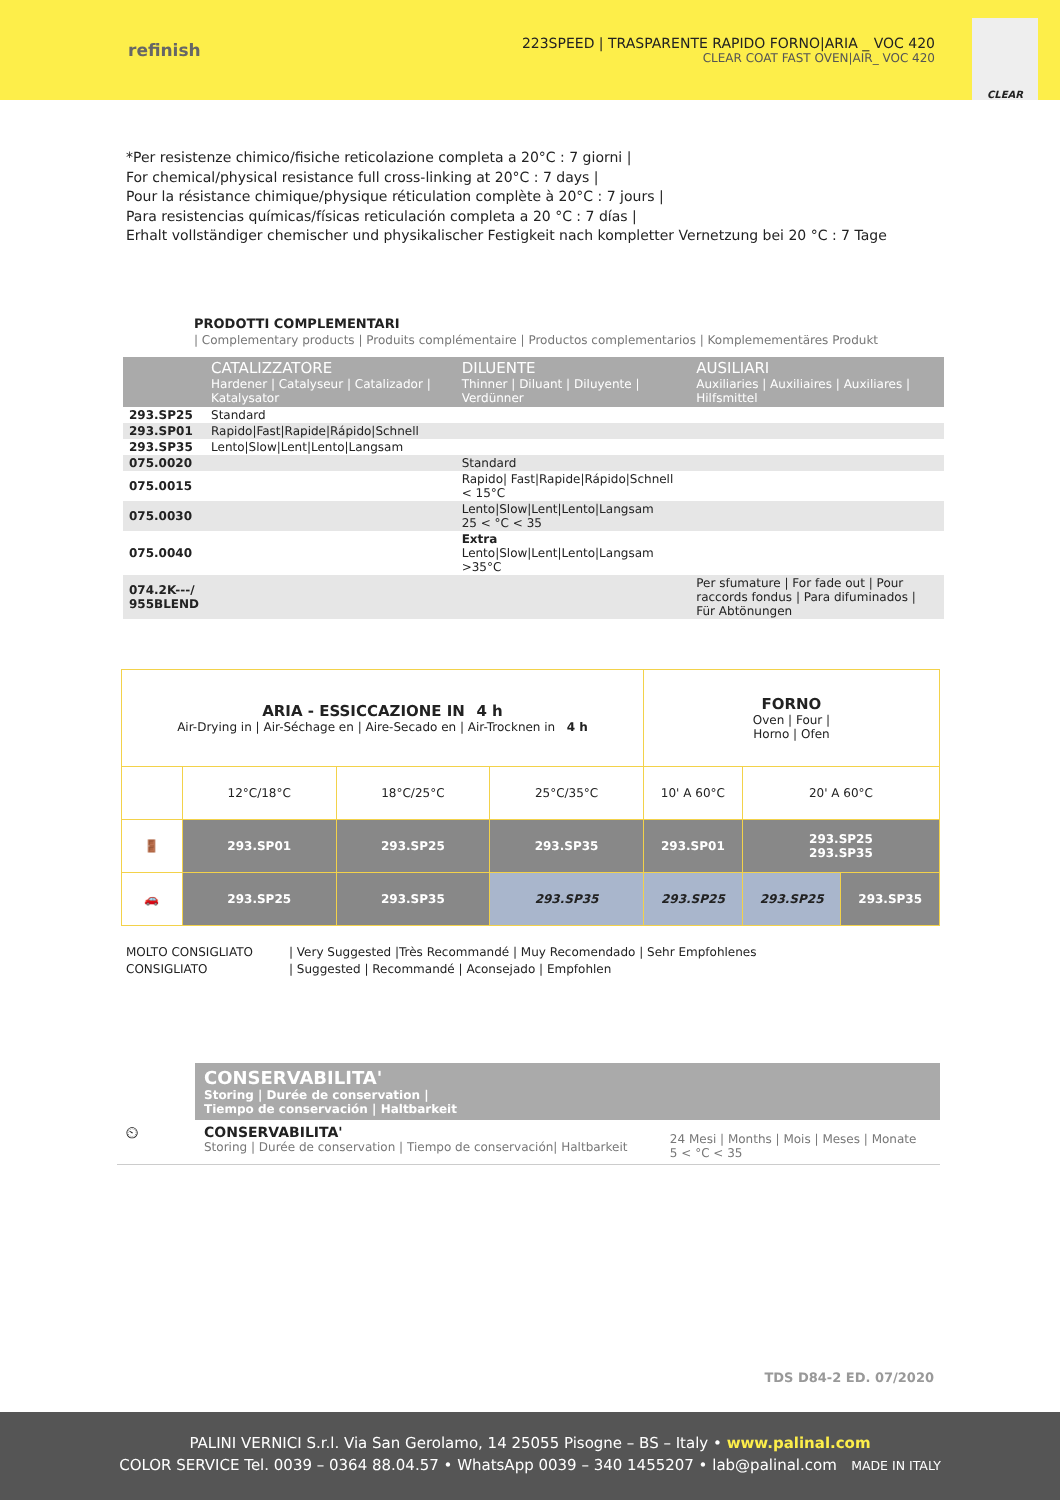refinish
223SPEED | TRASPARENTE RAPIDO FORNO|ARIA _ VOC 420
CLEAR COAT FAST OVEN|AIR_ VOC 420
CLEAR
*Per resistenze chimico/fisiche reticolazione completa a 20°C : 7 giorni |
For chemical/physical resistance full cross-linking at 20°C : 7 days |
Pour la résistance chimique/physique réticulation complète à 20°C : 7 jours |
Para resistencias químicas/físicas reticulación completa a 20 °C : 7 días |
Erhalt vollständiger chemischer und physikalischer Festigkeit nach kompletter Vernetzung bei 20 °C : 7 Tage
PRODOTTI COMPLEMENTARI
| Complementary products | Produits complémentaire | Productos complementarios | Komplemementäres Produkt
| | CATALIZZATORE Hardener / Catalyseur / Catalizador / Katalysator | DILUENTE Thinner / Diluant / Diluyente / Verdünner | AUSILIARI Auxiliaries / Auxiliaires / Auxiliares / Hilfsmittel |
| --- | --- | --- | --- |
| 293.SP25 | Standard | | |
| 293.SP01 | Rapido/Fast/Rapide/Rápido/Schnell | | |
| 293.SP35 | Lento/Slow/Lent/Lento/Langsam | | |
| 075.0020 | | Standard | |
| 075.0015 | | Rapido/ Fast/Rapide/Rápido/Schnell < 15°C | |
| 075.0030 | | Lento/Slow/Lent/Lento/Langsam 25 < °C < 35 | |
| 075.0040 | | Extra Lento/Slow/Lent/Lento/Langsam >35°C | |
| 074.2K---/ 955BLEND | | | Per sfumature / For fade out / Pour raccords fondus / Para difuminados / Für Abtönungen |
| ARIA - ESSICCAZIONE IN 4 h Air-Drying in / Air-Séchage en / Aire-Secado en / Air-Trocknen in 4 h | | | | FORNO Oven / Four / Horno / Ofen | | |
| | 12°C/18°C | 18°C/25°C | 25°C/35°C | 10' A 60°C | 20' A 60°C | |
| 🚪 | 293.SP01 | 293.SP25 | 293.SP35 | 293.SP01 | 293.SP25 293.SP35 | |
| 🚗 | 293.SP25 | 293.SP35 | 293.SP35 | 293.SP25 | 293.SP25 | 293.SP35 |
MOLTO CONSIGLIATO
CONSIGLIATO
| Very Suggested |Très Recommandé | Muy Recomendado | Sehr Empfohlenes
| Suggested | Recommandé | Aconsejado | Empfohlen
| | CONSERVABILITA' Storing / Durée de conservation / Tiempo de conservación / Haltbarkeit | |
| ⏲ | CONSERVABILITA' Storing / Durée de conservation / Tiempo de conservación/ Haltbarkeit | 24 Mesi / Months / Mois / Meses / Monate 5 < °C < 35 |
TDS D84-2 ED. 07/2020
PALINI VERNICI S.r.l. Via San Gerolamo, 14 25055 Pisogne – BS – Italy • www.palinal.com
COLOR SERVICE Tel. 0039 – 0364 88.04.57 • WhatsApp 0039 – 340 1455207 • lab@palinal.com MADE IN ITALY